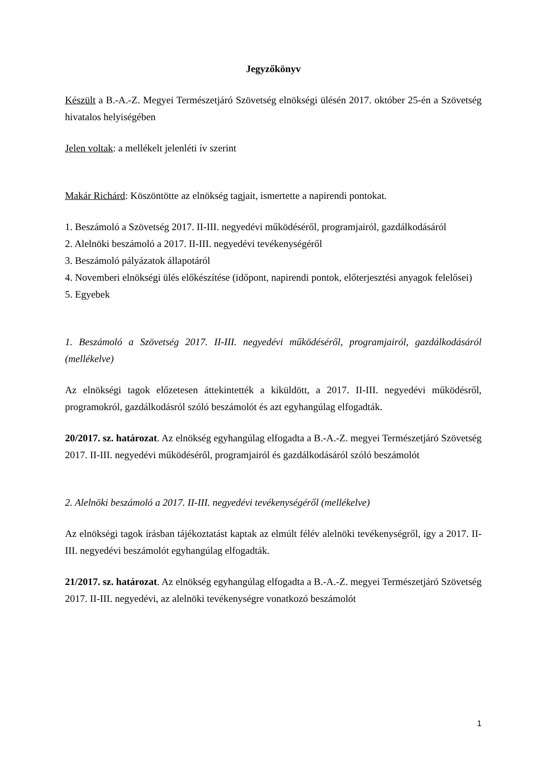Jegyzőkönyv
Készült a B.-A.-Z. Megyei Természetjáró Szövetség elnökségi ülésén 2017. október 25-én a Szövetség hivatalos helyiségében
Jelen voltak: a mellékelt jelenléti ív szerint
Makár Richárd: Köszöntötte az elnökség tagjait, ismertette a napirendi pontokat.
1. Beszámoló a Szövetség 2017. II-III. negyedévi működéséről, programjairól, gazdálkodásáról
2. Alelnöki beszámoló a 2017. II-III. negyedévi tevékenységéről
3. Beszámoló pályázatok állapotáról
4. Novemberi elnökségi ülés előkészítése (időpont, napirendi pontok, előterjesztési anyagok felelősei)
5. Egyebek
1. Beszámoló a Szövetség 2017. II-III. negyedévi működéséről, programjairól, gazdálkodásáról (mellékelve)
Az elnökségi tagok előzetesen áttekintették a kiküldött, a 2017. II-III. negyedévi működésről, programokról, gazdálkodásról szóló beszámolót és azt egyhangúlag elfogadták.
20/2017. sz. határozat. Az elnökség egyhangúlag elfogadta a B.-A.-Z. megyei Természetjáró Szövetség 2017. II-III. negyedévi működéséről, programjairól és gazdálkodásáról szóló beszámolót
2. Alelnöki beszámoló a 2017. II-III. negyedévi tevékenységéről (mellékelve)
Az elnökségi tagok írásban tájékoztatást kaptak az elmúlt félév alelnöki tevékenységről, így a 2017. II-III. negyedévi beszámolót egyhangúlag elfogadták.
21/2017. sz. határozat. Az elnökség egyhangúlag elfogadta a B.-A.-Z. megyei Természetjáró Szövetség 2017. II-III. negyedévi, az alelnöki tevékenységre vonatkozó beszámolót
1